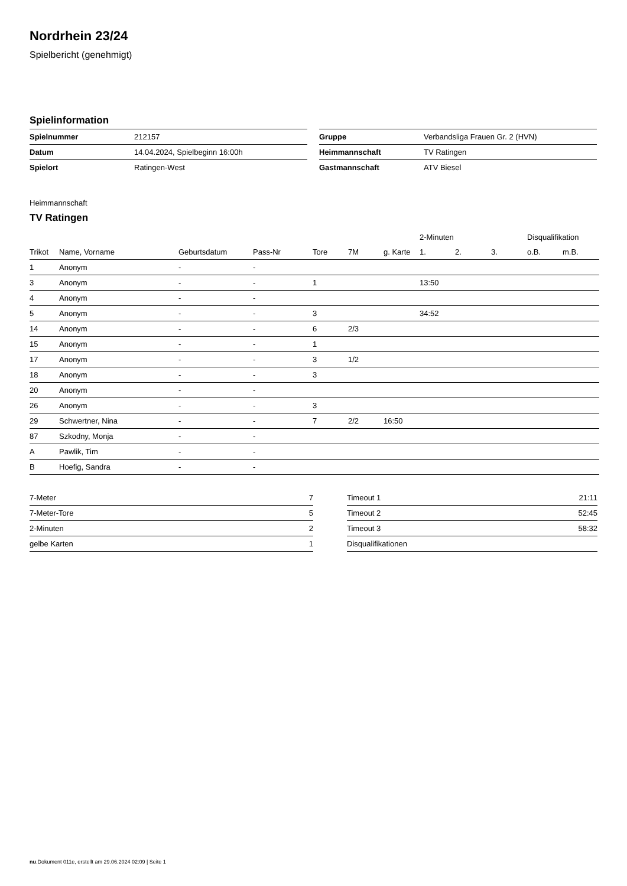Nordrhein 23/24
Spielbericht (genehmigt)
Spielinformation
| Spielnummer | 212157 |
| Datum | 14.04.2024, Spielbeginn 16:00h |
| Spielort | Ratingen-West |
| Gruppe | Verbandsliga Frauen Gr. 2 (HVN) |
| Heimmannschaft | TV Ratingen |
| Gastmannschaft | ATV Biesel |
Heimmannschaft
TV Ratingen
| | | | | | | | 2-Minuten | | | Disqualifikation | |
| --- | --- | --- | --- | --- | --- | --- | --- | --- | --- | --- | --- |
| Trikot | Name, Vorname | Geburtsdatum | Pass-Nr | Tore | 7M | g. Karte | 1. | 2. | 3. | o.B. | m.B. |
| 1 | Anonym | - | - | | | | | | | | |
| 3 | Anonym | - | - | 1 | | | 13:50 | | | | |
| 4 | Anonym | - | - | | | | | | | | |
| 5 | Anonym | - | - | 3 | | | 34:52 | | | | |
| 14 | Anonym | - | - | 6 | 2/3 | | | | | | |
| 15 | Anonym | - | - | 1 | | | | | | | |
| 17 | Anonym | - | - | 3 | 1/2 | | | | | | |
| 18 | Anonym | - | - | 3 | | | | | | | |
| 20 | Anonym | - | - | | | | | | | | |
| 26 | Anonym | - | - | 3 | | | | | | | |
| 29 | Schwertner, Nina | - | - | 7 | 2/2 | 16:50 | | | | | |
| 87 | Szkodny, Monja | - | - | | | | | | | | |
| A | Pawlik, Tim | - | - | | | | | | | | |
| B | Hoefig, Sandra | - | - | | | | | | | | |
| 7-Meter | 7 |
| 7-Meter-Tore | 5 |
| 2-Minuten | 2 |
| gelbe Karten | 1 |
| Timeout 1 | 21:11 |
| Timeout 2 | 52:45 |
| Timeout 3 | 58:32 |
| Disqualifikationen | |
nu.Dokument 011e, erstellt am 29.06.2024 02:09 | Seite 1